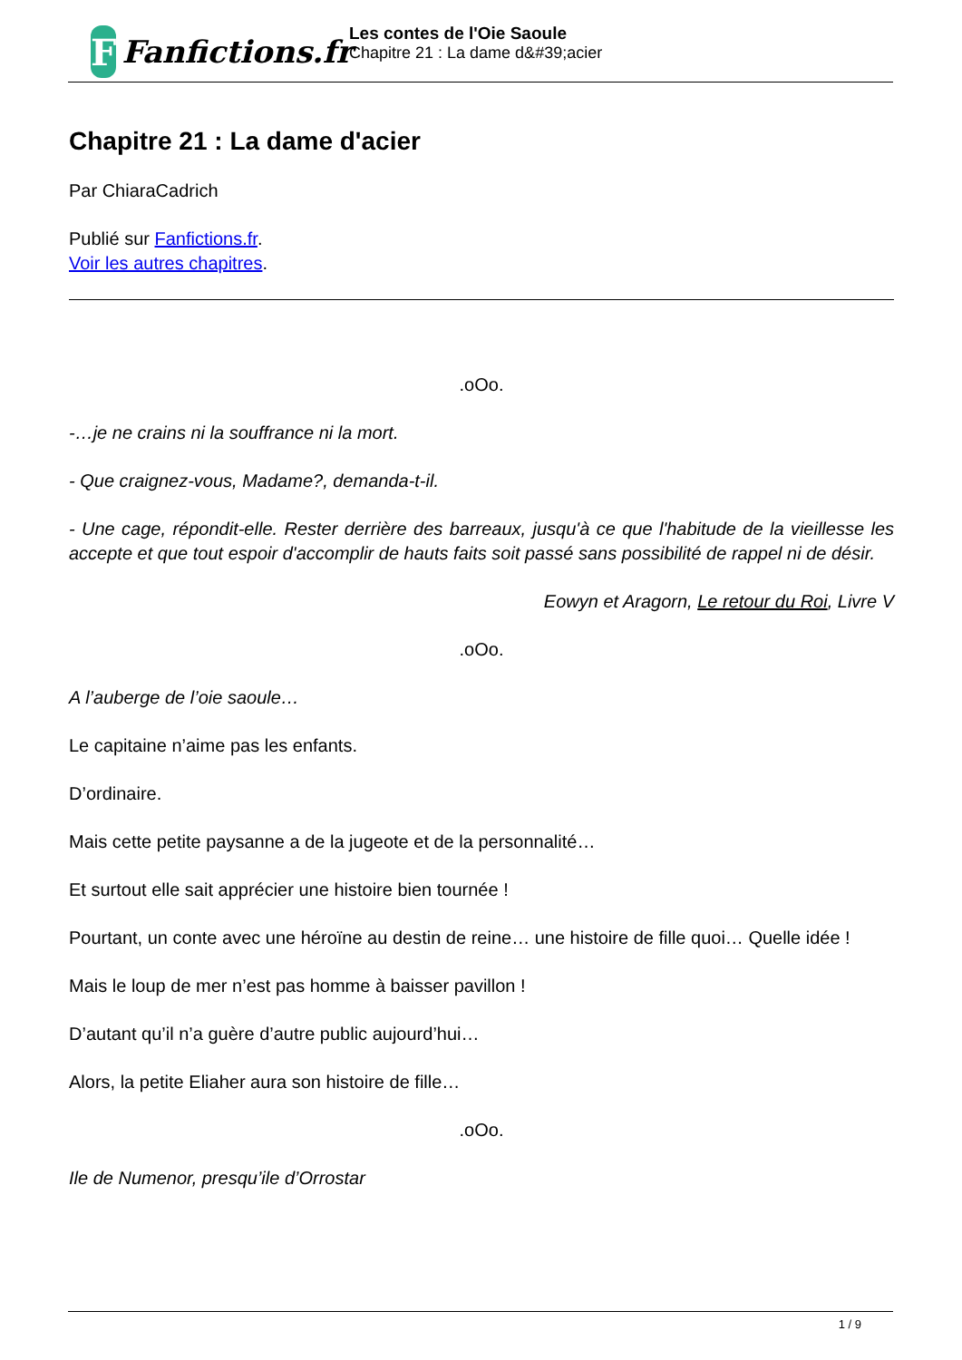F
Fanfictions.fr
Les contes de l'Oie Saoule
Chapitre 21 : La dame d&#39;acier
Chapitre 21 : La dame d'acier
Par ChiaraCadrich
Publié sur Fanfictions.fr.
Voir les autres chapitres.
.oOo.
-…je ne crains ni la souffrance ni la mort.
- Que craignez-vous, Madame?, demanda-t-il.
- Une cage, répondit-elle. Rester derrière des barreaux, jusqu'à ce que l'habitude de la vieillesse les accepte et que tout espoir d'accomplir de hauts faits soit passé sans possibilité de rappel ni de désir.
Eowyn et Aragorn, Le retour du Roi, Livre V
.oOo.
A l’auberge de l’oie saoule…
Le capitaine n’aime pas les enfants.
D’ordinaire.
Mais cette petite paysanne a de la jugeote et de la personnalité…
Et surtout elle sait apprécier une histoire bien tournée !
Pourtant, un conte avec une héroïne au destin de reine… une histoire de fille quoi… Quelle idée !
Mais le loup de mer n’est pas homme à baisser pavillon !
D’autant qu’il n’a guère d’autre public aujourd’hui…
Alors, la petite Eliaher aura son histoire de fille…
.oOo.
Ile de Numenor, presqu’ile d’Orrostar
1 / 9